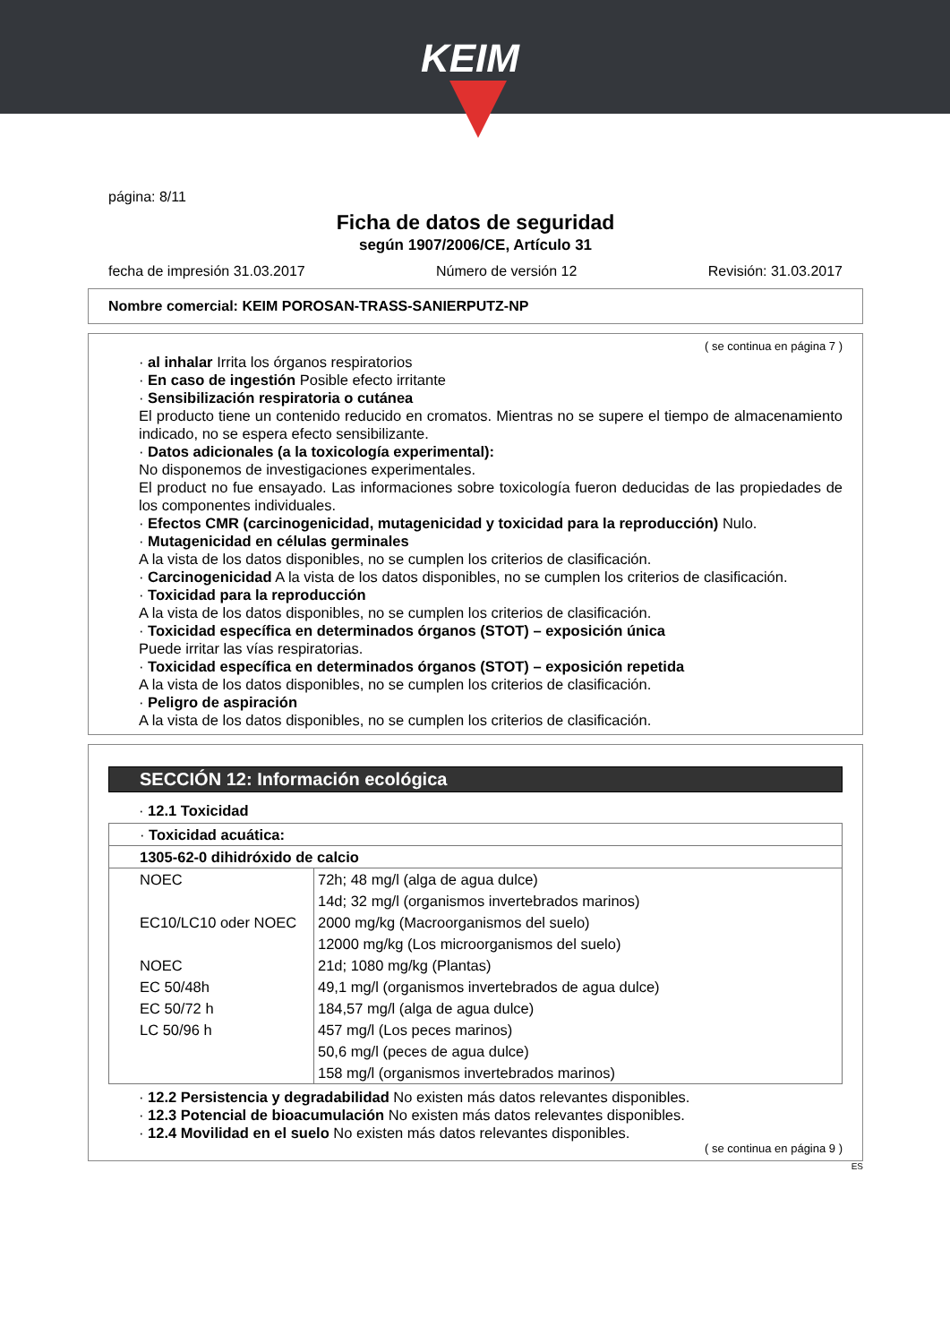KEIM
página: 8/11
Ficha de datos de seguridad
según 1907/2006/CE, Artículo 31
fecha de impresión 31.03.2017 Número de versión 12 Revisión: 31.03.2017
Nombre comercial: KEIM POROSAN-TRASS-SANIERPUTZ-NP
( se continua en página 7 )
· al inhalar Irrita los órganos respiratorios
· En caso de ingestión Posible efecto irritante
· Sensibilización respiratoria o cutánea
El producto tiene un contenido reducido en cromatos. Mientras no se supere el tiempo de almacenamiento indicado, no se espera efecto sensibilizante.
· Datos adicionales (a la toxicología experimental):
No disponemos de investigaciones experimentales.
El product no fue ensayado. Las informaciones sobre toxicología fueron deducidas de las propiedades de los componentes individuales.
· Efectos CMR (carcinogenicidad, mutagenicidad y toxicidad para la reproducción) Nulo.
· Mutagenicidad en células germinales
A la vista de los datos disponibles, no se cumplen los criterios de clasificación.
· Carcinogenicidad A la vista de los datos disponibles, no se cumplen los criterios de clasificación.
· Toxicidad para la reproducción
A la vista de los datos disponibles, no se cumplen los criterios de clasificación.
· Toxicidad específica en determinados órganos (STOT) – exposición única
Puede irritar las vías respiratorias.
· Toxicidad específica en determinados órganos (STOT) – exposición repetida
A la vista de los datos disponibles, no se cumplen los criterios de clasificación.
· Peligro de aspiración
A la vista de los datos disponibles, no se cumplen los criterios de clasificación.
SECCIÓN 12: Información ecológica
· 12.1 Toxicidad
| · Toxicidad acuática: | |
| 1305-62-0 dihidróxido de calcio | |
| NOEC | 72h; 48 mg/l (alga de agua dulce) |
| | 14d; 32 mg/l (organismos invertebrados marinos) |
| EC10/LC10 oder NOEC | 2000 mg/kg (Macroorganismos del suelo) |
| | 12000 mg/kg (Los microorganismos del suelo) |
| NOEC | 21d; 1080 mg/kg (Plantas) |
| EC 50/48h | 49,1 mg/l (organismos invertebrados de agua dulce) |
| EC 50/72 h | 184,57 mg/l (alga de agua dulce) |
| LC 50/96 h | 457 mg/l (Los peces marinos) |
| | 50,6 mg/l (peces de agua dulce) |
| | 158 mg/l (organismos invertebrados marinos) |
· 12.2 Persistencia y degradabilidad No existen más datos relevantes disponibles.
· 12.3 Potencial de bioacumulación No existen más datos relevantes disponibles.
· 12.4 Movilidad en el suelo No existen más datos relevantes disponibles.
( se continua en página 9 )
ES